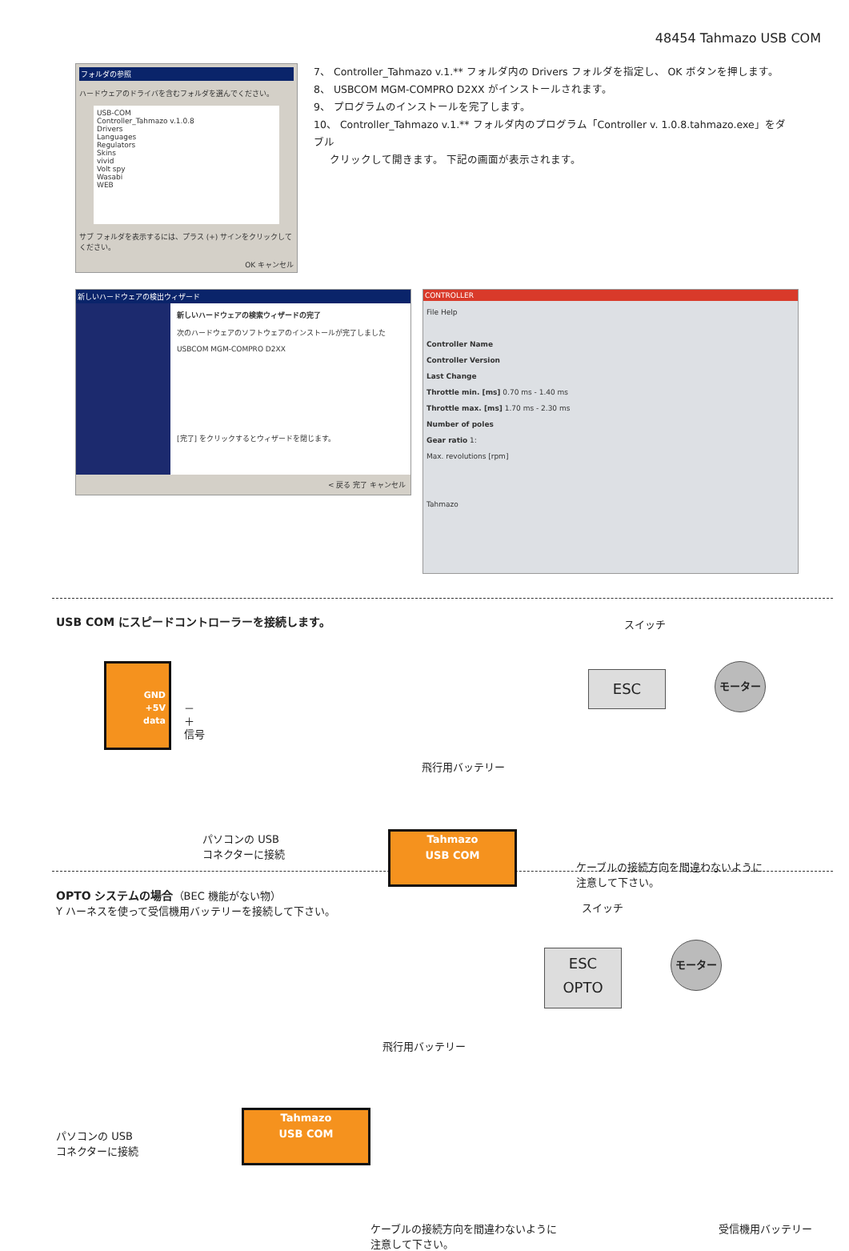48454 Tahmazo USB COM
フォルダの参照
ハードウェアのドライバを含むフォルダを選んでください。
USB-COM
Controller_Tahmazo v.1.0.8
Drivers
Languages
Regulators
Skins
vivid
Volt spy
Wasabi
WEB
サブ フォルダを表示するには、プラス (+) サインをクリックしてください。
OK キャンセル
7、 Controller_Tahmazo v.1.** フォルダ内の Drivers フォルダを指定し、 OK ボタンを押します。
8、 USBCOM MGM-COMPRO D2XX がインストールされます。
9、 プログラムのインストールを完了します。
10、 Controller_Tahmazo v.1.** フォルダ内のプログラム「Controller v. 1.0.8.tahmazo.exe」をダブル
クリックして開きます。 下記の画面が表示されます。
新しいハードウェアの検出ウィザード
新しいハードウェアの検索ウィザードの完了
次のハードウェアのソフトウェアのインストールが完了しました
USBCOM MGM-COMPRO D2XX
[完了] をクリックするとウィザードを閉じます。
< 戻る 完了 キャンセル
CONTROLLER
File Help
Controller Name
Controller Version
Last Change
Throttle min. [ms] 0.70 ms - 1.40 ms
Throttle max. [ms] 1.70 ms - 2.30 ms
Number of poles
Gear ratio 1:
Max. revolutions [rpm]
Tahmazo
USB COM にスピードコントローラーを接続します。
スイッチ
GND
+5V
data
－
＋
信号
ESC
モーター
飛行用バッテリー
パソコンの USB
コネクターに接続
Tahmazo
USB COM
ケーブルの接続方向を間違わないように
注意して下さい。
OPTO システムの場合（BEC 機能がない物）
Y ハーネスを使って受信機用バッテリーを接続して下さい。
スイッチ
ESC
OPTO
モーター
飛行用バッテリー
パソコンの USB
コネクターに接続
Tahmazo
USB COM
ケーブルの接続方向を間違わないように
注意して下さい。
受信機用バッテリー